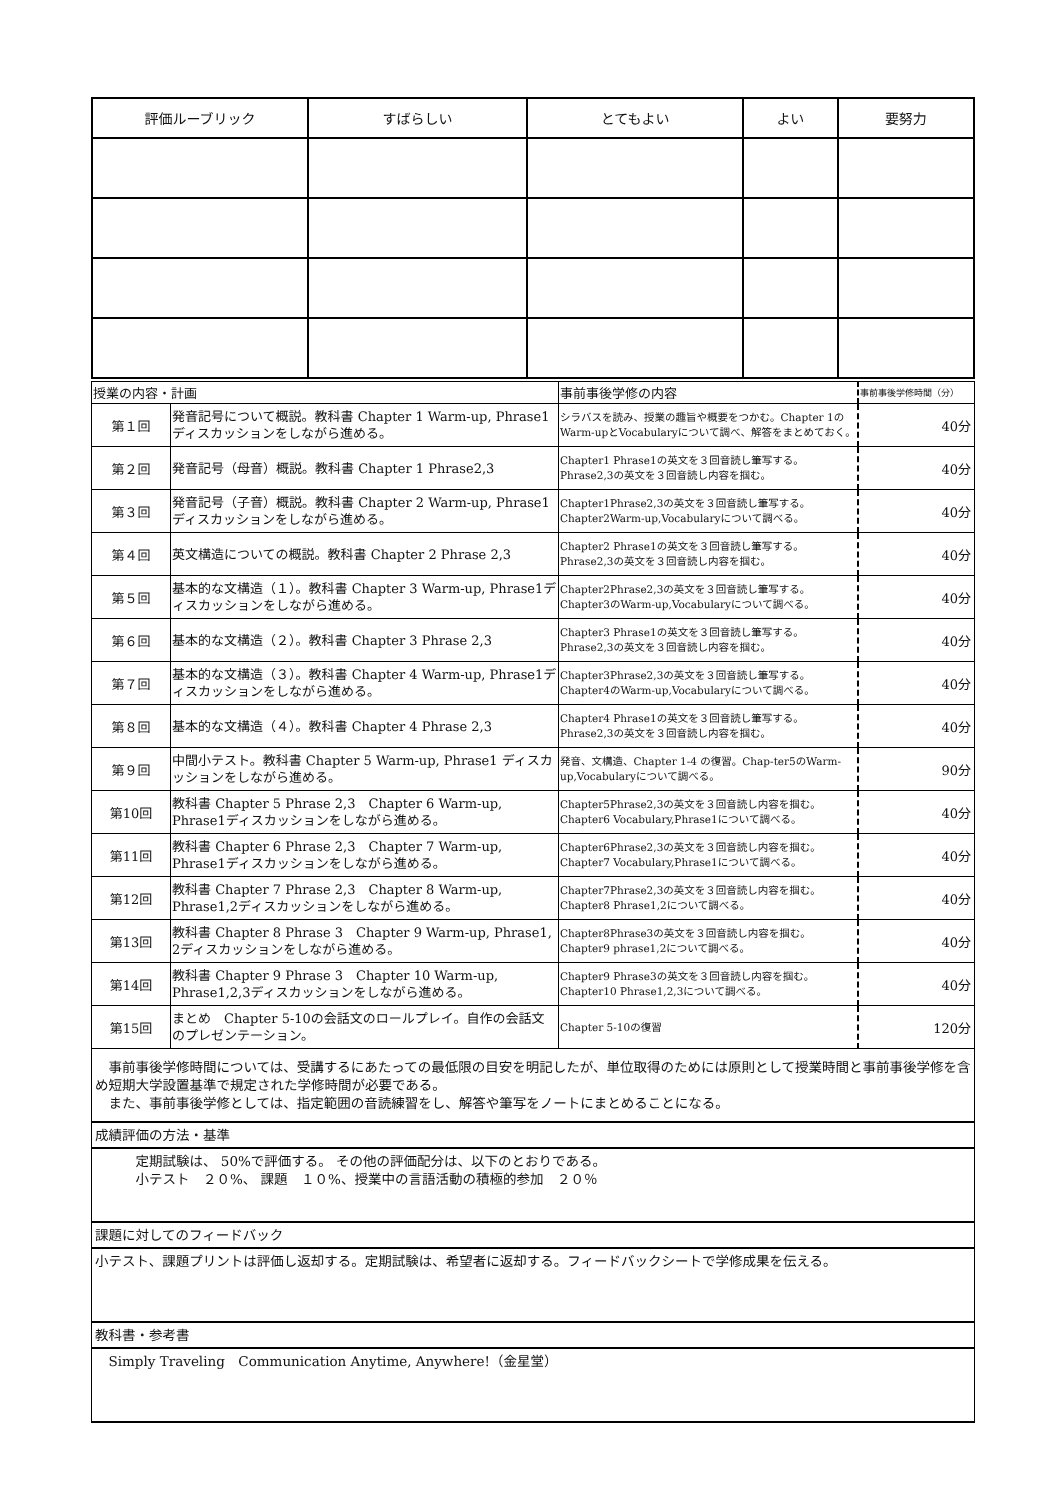| 評価ルーブリック | すばらしい | とてもよい | よい | 要努力 |
| --- | --- | --- | --- | --- |
| 授業の内容・計画 | | 事前事後学修の内容 | 事前事後学修時間（分） |
| 第１回 | 発音記号について概説。教科書 Chapter 1 Warm-up, Phrase1 ディスカッションをしながら進める。 | シラバスを読み、授業の趣旨や概要をつかむ。Chapter 1のWarm-upとVocabularyについて調べ、解答をまとめておく。 | 40分 |
| 第２回 | 発音記号（母音）概説。教科書 Chapter 1 Phrase2,3 | Chapter1 Phrase1の英文を３回音読し筆写する。Phrase2,3の英文を３回音読し内容を掴む。 | 40分 |
| 第３回 | 発音記号（子音）概説。教科書 Chapter 2 Warm-up, Phrase1ディスカッションをしながら進める。 | Chapter1Phrase2,3の英文を３回音読し筆写する。Chapter2Warm-up,Vocabularyについて調べる。 | 40分 |
| 第４回 | 英文構造についての概説。教科書 Chapter 2 Phrase 2,3 | Chapter2 Phrase1の英文を３回音読し筆写する。Phrase2,3の英文を３回音読し内容を掴む。 | 40分 |
| 第５回 | 基本的な文構造（１）。教科書 Chapter 3 Warm-up, Phrase1ディスカッションをしながら進める。 | Chapter2Phrase2,3の英文を３回音読し筆写する。Chapter3のWarm-up,Vocabularyについて調べる。 | 40分 |
| 第６回 | 基本的な文構造（２）。教科書 Chapter 3 Phrase 2,3 | Chapter3 Phrase1の英文を３回音読し筆写する。Phrase2,3の英文を３回音読し内容を掴む。 | 40分 |
| 第７回 | 基本的な文構造（３）。教科書 Chapter 4 Warm-up, Phrase1ディスカッションをしながら進める。 | Chapter3Phrase2,3の英文を３回音読し筆写する。Chapter4のWarm-up,Vocabularyについて調べる。 | 40分 |
| 第８回 | 基本的な文構造（４）。教科書 Chapter 4 Phrase 2,3 | Chapter4 Phrase1の英文を３回音読し筆写する。Phrase2,3の英文を３回音読し内容を掴む。 | 40分 |
| 第９回 | 中間小テスト。教科書 Chapter 5 Warm-up, Phrase1 ディスカッションをしながら進める。 | 発音、文構造、Chapter 1-4 の復習。Chap-ter5のWarm-up,Vocabularyについて調べる。 | 90分 |
| 第10回 | 教科書 Chapter 5 Phrase 2,3 Chapter 6 Warm-up, Phrase1ディスカッションをしながら進める。 | Chapter5Phrase2,3の英文を３回音読し内容を掴む。Chapter6 Vocabulary,Phrase1について調べる。 | 40分 |
| 第11回 | 教科書 Chapter 6 Phrase 2,3 Chapter 7 Warm-up, Phrase1ディスカッションをしながら進める。 | Chapter6Phrase2,3の英文を３回音読し内容を掴む。Chapter7 Vocabulary,Phrase1について調べる。 | 40分 |
| 第12回 | 教科書 Chapter 7 Phrase 2,3 Chapter 8 Warm-up, Phrase1,2ディスカッションをしながら進める。 | Chapter7Phrase2,3の英文を３回音読し内容を掴む。Chapter8 Phrase1,2について調べる。 | 40分 |
| 第13回 | 教科書 Chapter 8 Phrase 3 Chapter 9 Warm-up, Phrase1, 2ディスカッションをしながら進める。 | Chapter8Phrase3の英文を３回音読し内容を掴む。Chapter9 phrase1,2について調べる。 | 40分 |
| 第14回 | 教科書 Chapter 9 Phrase 3 Chapter 10 Warm-up, Phrase1,2,3ディスカッションをしながら進める。 | Chapter9 Phrase3の英文を３回音読し内容を掴む。Chapter10 Phrase1,2,3について調べる。 | 40分 |
| 第15回 | まとめ Chapter 5-10の会話文のロールプレイ。自作の会話文のプレゼンテーション。 | Chapter 5-10の復習 | 120分 |
| 事前事後学修時間については、受講するにあたっての最低限の目安を明記したが、単位取得のためには原則として授業時間と事前事後学修を含め短期大学設置基準で規定された学修時間が必要である。 また、事前事後学修としては、指定範囲の音読練習をし、解答や筆写をノートにまとめることになる。 | | | |
| 成績評価の方法・基準 | | | |
| 定期試験は、 50%で評価する。 その他の評価配分は、以下のとおりである。 小テスト ２０%、 課題 １０%、授業中の言語活動の積極的参加 ２０％ | | | |
| 課題に対してのフィードバック | | | |
| 小テスト、課題プリントは評価し返却する。定期試験は、希望者に返却する。フィードバックシートで学修成果を伝える。 | | | |
| 教科書・参考書 | | | |
| Simply Traveling Communication Anytime, Anywhere!（金星堂） | | | |